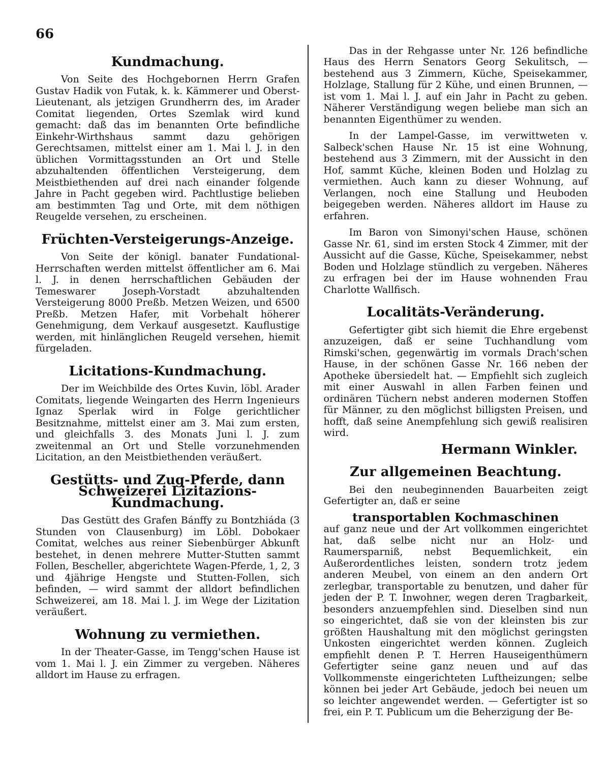66
Kundmachung.
Von Seite des Hochgebornen Herrn Grafen Gustav Hadik von Futak, k. k. Kämmerer und Oberst-Lieutenant, als jetzigen Grundherrn des, im Arader Comitat liegenden, Ortes Szemlak wird kund gemacht: daß das im benannten Orte befindliche Einkehr-Wirthshaus sammt dazu gehörigen Gerechtsamen, mittelst einer am 1. Mai l. J. in den üblichen Vormittagsstunden an Ort und Stelle abzuhaltenden öffentlichen Versteigerung, dem Meistbiethenden auf drei nach einander folgende Jahre in Pacht gegeben wird. Pachtlustige belieben am bestimmten Tag und Orte, mit dem nöthigen Reugelde versehen, zu erscheinen.
Früchten-Versteigerungs-Anzeige.
Von Seite der königl. banater Fundational-Herrschaften werden mittelst öffentlicher am 6. Mai l. J. in denen herrschaftlichen Gebäuden der Temeswarer Joseph-Vorstadt abzuhaltenden Versteigerung 8000 Preßb. Metzen Weizen, und 6500 Preßb. Metzen Hafer, mit Vorbehalt höherer Genehmigung, dem Verkauf ausgesetzt. Kauflustige werden, mit hinlänglichen Reugeld versehen, hiemit fürgeladen.
Licitations-Kundmachung.
Der im Weichbilde des Ortes Kuvin, löbl. Arader Comitats, liegende Weingarten des Herrn Ingenieurs Ignaz Sperlak wird in Folge gerichtlicher Besitznahme, mittelst einer am 3. Mai zum ersten, und gleichfalls 3. des Monats Juni l. J. zum zweitenmal an Ort und Stelle vorzunehmenden Licitation, an den Meistbiethenden veräußert.
Gestütts- und Zug-Pferde, dann Schweizerei Lizitazions-Kundmachung.
Das Gestütt des Grafen Bánffy zu Bontzhiáda (3 Stunden von Clausenburg) im Löbl. Dobokaer Comitat, welches aus reiner Siebenbürger Abkunft bestehet, in denen mehrere Mutter-Stutten sammt Follen, Bescheller, abgerichtete Wagen-Pferde, 1, 2, 3 und 4jährige Hengste und Stutten-Follen, sich befinden, — wird sammt der alldort befindlichen Schweizerei, am 18. Mai l. J. im Wege der Lizitation veräußert.
Wohnung zu vermiethen.
In der Theater-Gasse, im Tengg'schen Hause ist vom 1. Mai l. J. ein Zimmer zu vergeben. Näheres alldort im Hause zu erfragen.
Das in der Rehgasse unter Nr. 126 befindliche Haus des Herrn Senators Georg Sekulitsch, — bestehend aus 3 Zimmern, Küche, Speisekammer, Holzlage, Stallung für 2 Kühe, und einen Brunnen, — ist vom 1. Mai l. J. auf ein Jahr in Pacht zu geben. Näherer Verständigung wegen beliebe man sich an benannten Eigenthümer zu wenden.
In der Lampel-Gasse, im verwittweten v. Salbeck'schen Hause Nr. 15 ist eine Wohnung, bestehend aus 3 Zimmern, mit der Aussicht in den Hof, sammt Küche, kleinen Boden und Holzlag zu vermiethen. Auch kann zu dieser Wohnung, auf Verlangen, noch eine Stallung und Heuboden beigegeben werden. Näheres alldort im Hause zu erfahren.
Im Baron von Simonyi'schen Hause, schönen Gasse Nr. 61, sind im ersten Stock 4 Zimmer, mit der Aussicht auf die Gasse, Küche, Speisekammer, nebst Boden und Holzlage stündlich zu vergeben. Näheres zu erfragen bei der im Hause wohnenden Frau Charlotte Wallfisch.
Localitäts-Veränderung.
Gefertigter gibt sich hiemit die Ehre ergebenst anzuzeigen, daß er seine Tuchhandlung vom Rimski'schen, gegenwärtig im vormals Drach'schen Hause, in der schönen Gasse Nr. 166 neben der Apotheke übersiedelt hat. — Empfiehlt sich zugleich mit einer Auswahl in allen Farben feinen und ordinären Tüchern nebst anderen modernen Stoffen für Männer, zu den möglichst billigsten Preisen, und hofft, daß seine Anempfehlung sich gewiß realisiren wird.
Hermann Winkler.
Zur allgemeinen Beachtung.
Bei den neubeginnenden Bauarbeiten zeigt Gefertigter an, daß er seine
transportablen Kochmaschinen
auf ganz neue und der Art vollkommen eingerichtet hat, daß selbe nicht nur an Holz- und Raumersparniß, nebst Bequemlichkeit, ein Außerordentliches leisten, sondern trotz jedem anderen Meubel, von einem an den andern Ort zerlegbar, transportable zu benutzen, und daher für jeden der P. T. Inwohner, wegen deren Tragbarkeit, besonders anzuempfehlen sind. Dieselben sind nun so eingerichtet, daß sie von der kleinsten bis zur größten Haushaltung mit den möglichst geringsten Unkosten eingerichtet werden können. Zugleich empfiehlt denen P. T. Herren Hauseigenthümern Gefertigter seine ganz neuen und auf das Vollkommenste eingerichteten Luftheizungen; selbe können bei jeder Art Gebäude, jedoch bei neuen um so leichter angewendet werden. — Gefertigter ist so frei, ein P. T. Publicum um die Beherzigung der Be-